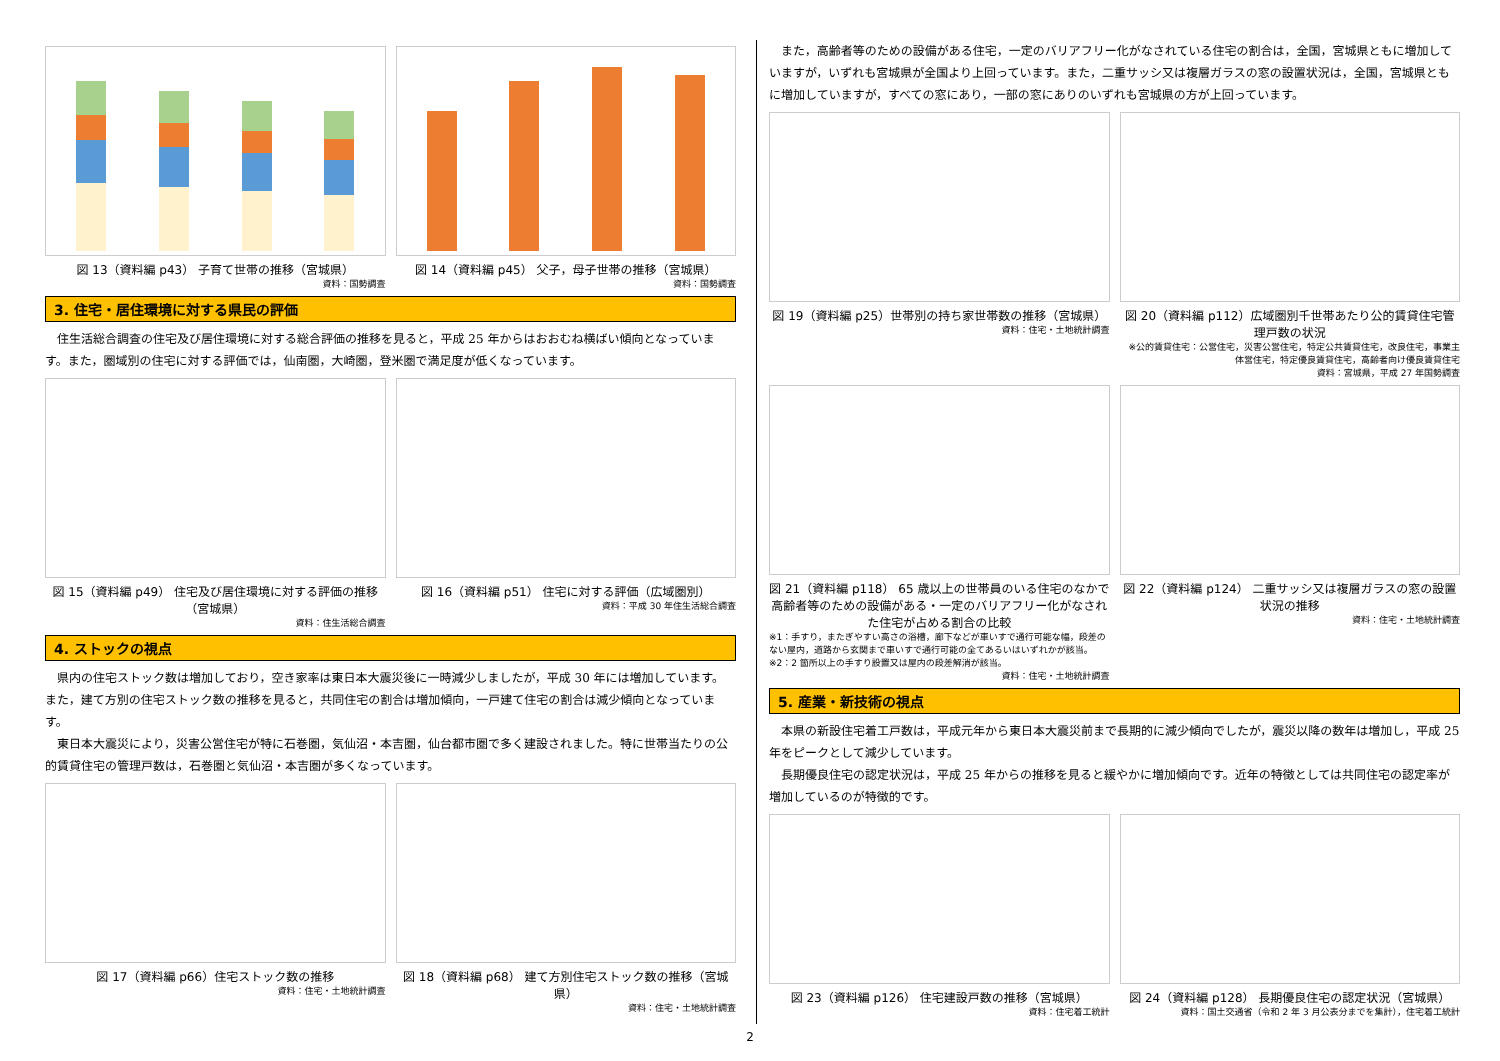図 13（資料編 p43） 子育て世帯の推移（宮城県）
資料：国勢調査
図 14（資料編 p45） 父子，母子世帯の推移（宮城県）
資料：国勢調査
3. 住宅・居住環境に対する県民の評価
住生活総合調査の住宅及び居住環境に対する総合評価の推移を見ると，平成 25 年からはおおむね横ばい傾向となっています。また，圏域別の住宅に対する評価では，仙南圏，大崎圏，登米圏で満足度が低くなっています。
図 15（資料編 p49） 住宅及び居住環境に対する評価の推移（宮城県）
資料：住生活総合調査
図 16（資料編 p51） 住宅に対する評価（広域圏別）
資料：平成 30 年住生活総合調査
4. ストックの視点
県内の住宅ストック数は増加しており，空き家率は東日本大震災後に一時減少しましたが，平成 30 年には増加しています。また，建て方別の住宅ストック数の推移を見ると，共同住宅の割合は増加傾向，一戸建て住宅の割合は減少傾向となっています。
東日本大震災により，災害公営住宅が特に石巻圏，気仙沼・本吉圏，仙台都市圏で多く建設されました。特に世帯当たりの公的賃貸住宅の管理戸数は，石巻圏と気仙沼・本吉圏が多くなっています。
図 17（資料編 p66）住宅ストック数の推移
資料：住宅・土地統計調査
図 18（資料編 p68） 建て方別住宅ストック数の推移（宮城県）
資料：住宅・土地統計調査
また，高齢者等のための設備がある住宅，一定のバリアフリー化がなされている住宅の割合は，全国，宮城県ともに増加していますが，いずれも宮城県が全国より上回っています。また，二重サッシ又は複層ガラスの窓の設置状況は，全国，宮城県ともに増加していますが，すべての窓にあり，一部の窓にありのいずれも宮城県の方が上回っています。
図 19（資料編 p25）世帯別の持ち家世帯数の推移（宮城県）
資料：住宅・土地統計調査
図 20（資料編 p112）広域圏別千世帯あたり公的賃貸住宅管理戸数の状況
※公的賃貸住宅：公営住宅，災害公営住宅，特定公共賃貸住宅，改良住宅，事業主体営住宅，特定優良賃貸住宅，高齢者向け優良賃貸住宅
資料：宮城県，平成 27 年国勢調査
図 21（資料編 p118） 65 歳以上の世帯員のいる住宅のなかで高齢者等のための設備がある・一定のバリアフリー化がなされた住宅が占める割合の比較
※1：手すり，またぎやすい高さの浴槽，廊下などが車いすで通行可能な幅，段差のない屋内，道路から玄関まで車いすで通行可能の全てあるいはいずれかが該当。
※2：2 箇所以上の手すり設置又は屋内の段差解消が該当。
資料：住宅・土地統計調査
図 22（資料編 p124） 二重サッシ又は複層ガラスの窓の設置状況の推移
資料：住宅・土地統計調査
5. 産業・新技術の視点
本県の新設住宅着工戸数は，平成元年から東日本大震災前まで長期的に減少傾向でしたが，震災以降の数年は増加し，平成 25 年をピークとして減少しています。
長期優良住宅の認定状況は，平成 25 年からの推移を見ると緩やかに増加傾向です。近年の特徴としては共同住宅の認定率が増加しているのが特徴的です。
図 23（資料編 p126） 住宅建設戸数の推移（宮城県）
資料：住宅着工統計
図 24（資料編 p128） 長期優良住宅の認定状況（宮城県）
資料：国土交通省（令和 2 年 3 月公表分までを集計），住宅着工統計
2